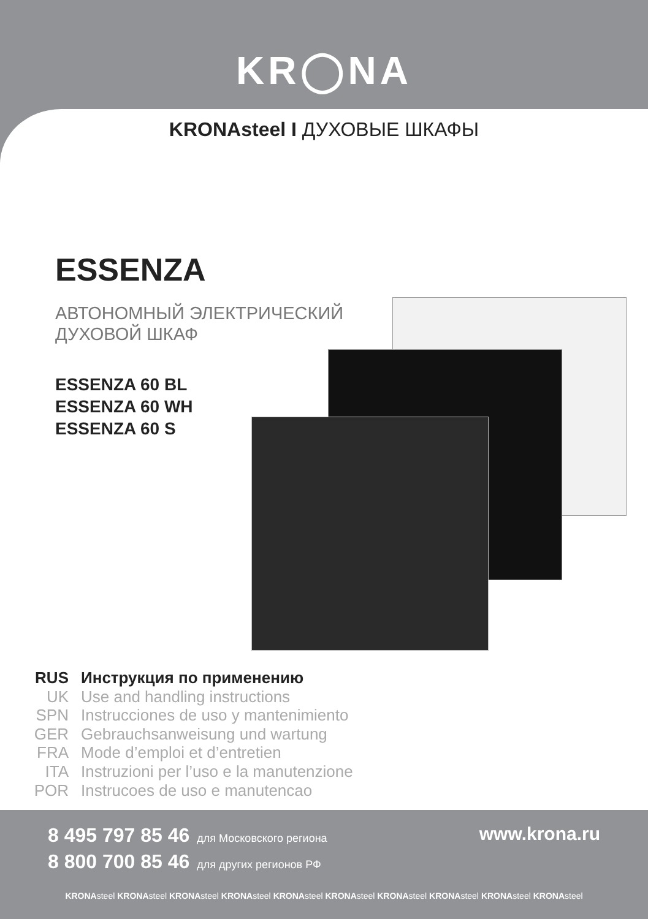KR◯NA
KRONAsteel I ДУХОВЫЕ ШКАФЫ
ESSENZA
АВТОНОМНЫЙ ЭЛЕКТРИЧЕСКИЙ
ДУХОВОЙ ШКАФ
ESSENZA 60 BL
ESSENZA 60 WH
ESSENZA 60 S
| RUS | Инструкция по применению |
| UK | Use and handling instructions |
| SPN | Instrucciones de uso y mantenimiento |
| GER | Gebrauchsanweisung und wartung |
| FRA | Mode d’emploi et d’entretien |
| ITA | Instruzioni per l’uso e la manutenzione |
| POR | Instrucoes de uso e manutencao |
8 495 797 85 46 для Московского региона
8 800 700 85 46 для других регионов РФ
www.krona.ru
KRONAsteel KRONAsteel KRONAsteel KRONAsteel KRONAsteel KRONAsteel KRONAsteel KRONAsteel KRONAsteel KRONAsteel